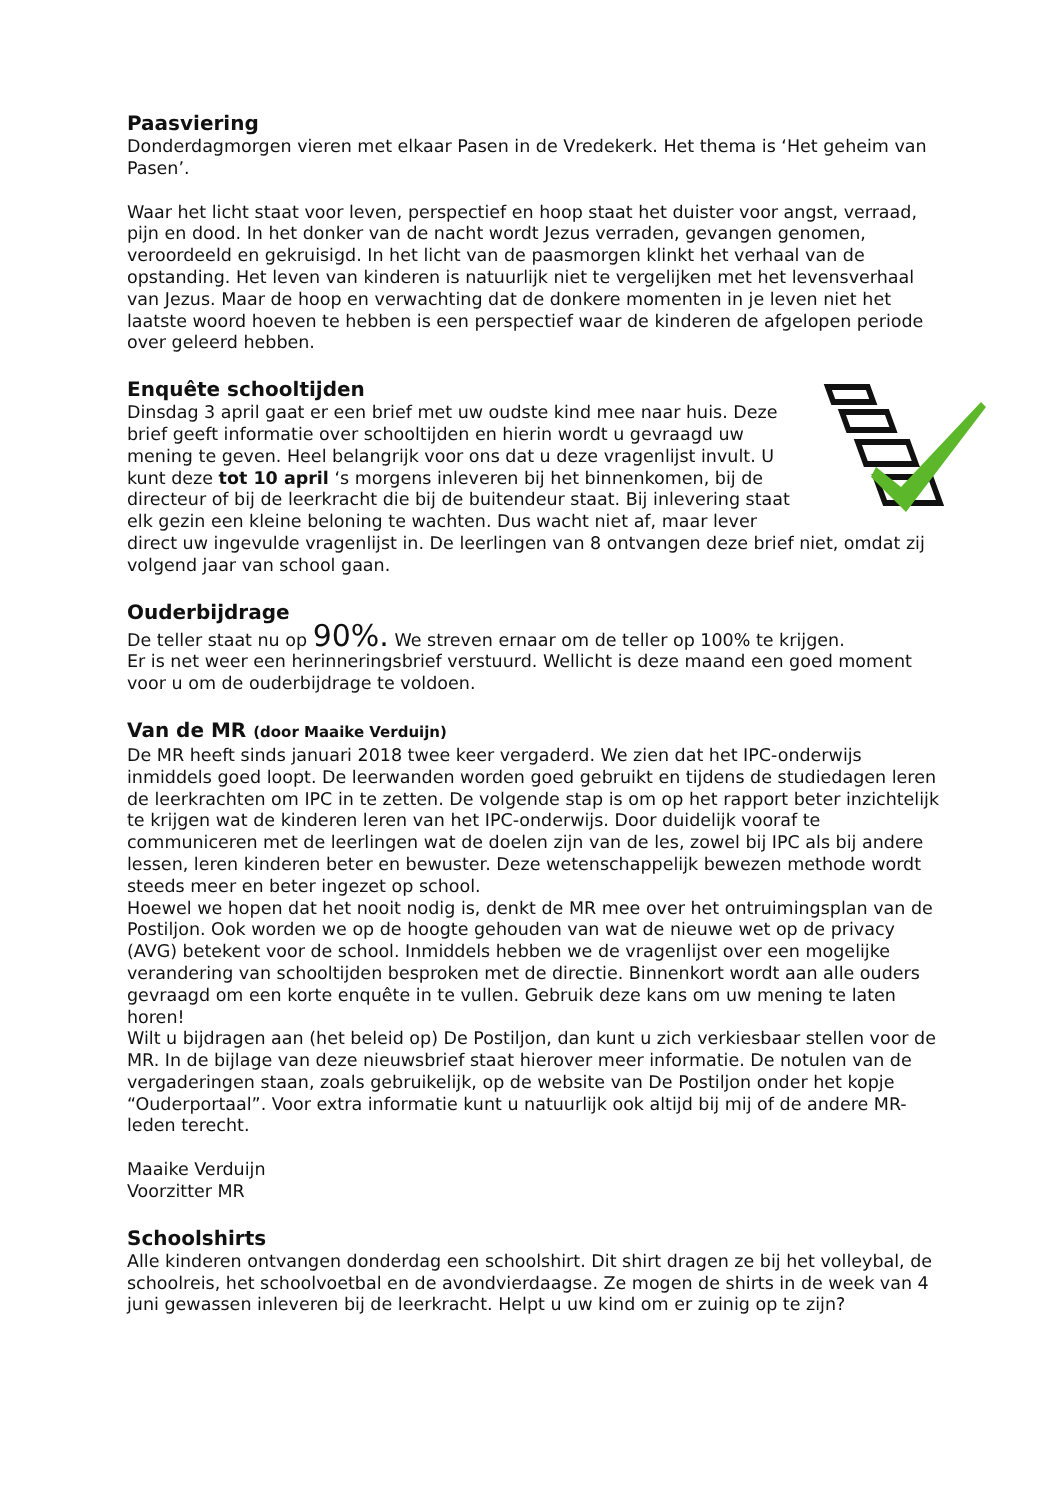Paasviering
Donderdagmorgen vieren met elkaar Pasen in de Vredekerk. Het thema is ‘Het geheim van Pasen’.
Waar het licht staat voor leven, perspectief en hoop staat het duister voor angst, verraad, pijn en dood. In het donker van de nacht wordt Jezus verraden, gevangen genomen, veroordeeld en gekruisigd. In het licht van de paasmorgen klinkt het verhaal van de opstanding. Het leven van kinderen is natuurlijk niet te vergelijken met het levensverhaal van Jezus. Maar de hoop en verwachting dat de donkere momenten in je leven niet het laatste woord hoeven te hebben is een perspectief waar de kinderen de afgelopen periode over geleerd hebben.
Enquête schooltijden
Dinsdag 3 april gaat er een brief met uw oudste kind mee naar huis. Deze brief geeft informatie over schooltijden en hierin wordt u gevraagd uw mening te geven. Heel belangrijk voor ons dat u deze vragenlijst invult. U kunt deze tot 10 april ‘s morgens inleveren bij het binnenkomen, bij de directeur of bij de leerkracht die bij de buitendeur staat. Bij inlevering staat elk gezin een kleine beloning te wachten. Dus wacht niet af, maar lever direct uw ingevulde vragenlijst in. De leerlingen van 8 ontvangen deze brief niet, omdat zij volgend jaar van school gaan.
Ouderbijdrage
De teller staat nu op 90%. We streven ernaar om de teller op 100% te krijgen.
Er is net weer een herinneringsbrief verstuurd. Wellicht is deze maand een goed moment voor u om de ouderbijdrage te voldoen.
Van de MR (door Maaike Verduijn)
De MR heeft sinds januari 2018 twee keer vergaderd. We zien dat het IPC-onderwijs inmiddels goed loopt. De leerwanden worden goed gebruikt en tijdens de studiedagen leren de leerkrachten om IPC in te zetten. De volgende stap is om op het rapport beter inzichtelijk te krijgen wat de kinderen leren van het IPC-onderwijs. Door duidelijk vooraf te communiceren met de leerlingen wat de doelen zijn van de les, zowel bij IPC als bij andere lessen, leren kinderen beter en bewuster. Deze wetenschappelijk bewezen methode wordt steeds meer en beter ingezet op school.
Hoewel we hopen dat het nooit nodig is, denkt de MR mee over het ontruimingsplan van de Postiljon. Ook worden we op de hoogte gehouden van wat de nieuwe wet op de privacy (AVG) betekent voor de school. Inmiddels hebben we de vragenlijst over een mogelijke verandering van schooltijden besproken met de directie. Binnenkort wordt aan alle ouders gevraagd om een korte enquête in te vullen. Gebruik deze kans om uw mening te laten horen!
Wilt u bijdragen aan (het beleid op) De Postiljon, dan kunt u zich verkiesbaar stellen voor de MR. In de bijlage van deze nieuwsbrief staat hierover meer informatie. De notulen van de vergaderingen staan, zoals gebruikelijk, op de website van De Postiljon onder het kopje “Ouderportaal”. Voor extra informatie kunt u natuurlijk ook altijd bij mij of de andere MR-leden terecht.
Maaike Verduijn
Voorzitter MR
Schoolshirts
Alle kinderen ontvangen donderdag een schoolshirt. Dit shirt dragen ze bij het volleybal, de schoolreis, het schoolvoetbal en de avondvierdaagse. Ze mogen de shirts in de week van 4 juni gewassen inleveren bij de leerkracht. Helpt u uw kind om er zuinig op te zijn?